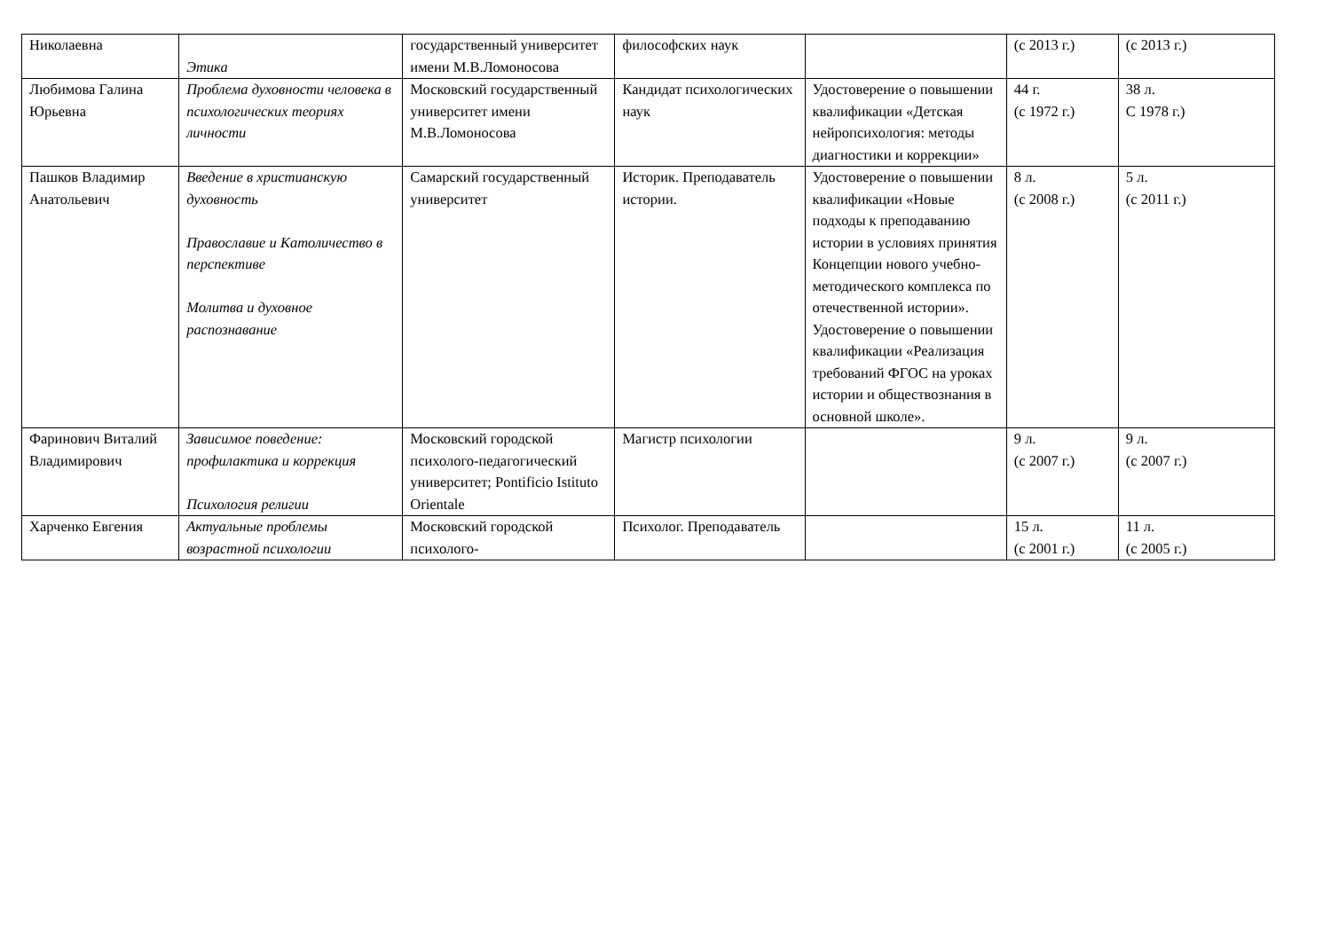| Николаевна | Этика | государственный университет имени М.В.Ломоносова | философских наук | | (с 2013 г.) | (с 2013 г.) |
| Любимова Галина Юрьевна | Проблема духовности человека в психологических теориях личности | Московский государственный университет имени М.В.Ломоносова | Кандидат психологических наук | Удостоверение о повышении квалификации «Детская нейропсихология: методы диагностики и коррекции» | 44 г. (с 1972 г.) | 38 л. С 1978 г.) |
| Пашков Владимир Анатольевич | Введение в христианскую духовность Православие и Католичество в перспективе Молитва и духовное распознавание | Самарский государственный университет | Историк. Преподаватель истории. | Удостоверение о повышении квалификации «Новые подходы к преподаванию истории в условиях принятия Концепции нового учебно-методического комплекса по отечественной истории». Удостоверение о повышении квалификации «Реализация требований ФГОС на уроках истории и обществознания в основной школе». | 8 л. (с 2008 г.) | 5 л. (с 2011 г.) |
| Фаринович Виталий Владимирович | Зависимое поведение: профилактика и коррекция Психология религии | Московский городской психолого-педагогический университет; Pontificio Istituto Orientale | Магистр психологии | | 9 л. (с 2007 г.) | 9 л. (с 2007 г.) |
| Харченко Евгения | Актуальные проблемы возрастной психологии | Московский городской психолого- | Психолог. Преподаватель | | 15 л. (с 2001 г.) | 11 л. (с 2005 г.) |